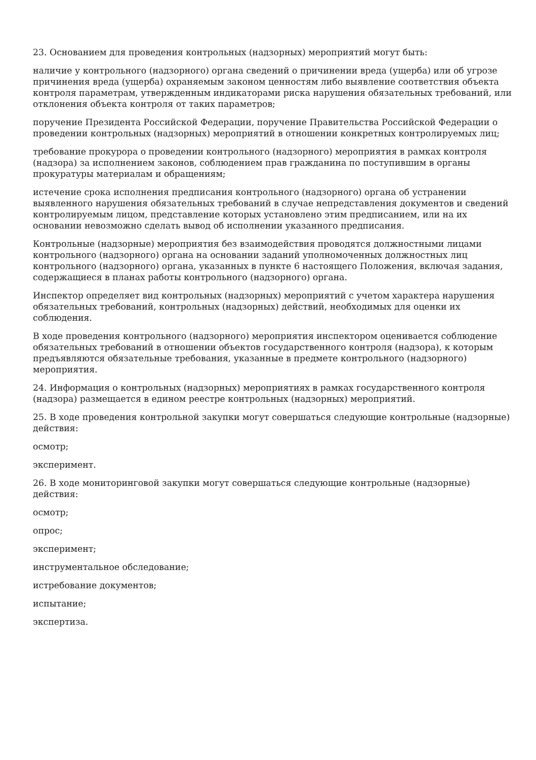23. Основанием для проведения контрольных (надзорных) мероприятий могут быть:
наличие у контрольного (надзорного) органа сведений о причинении вреда (ущерба) или об угрозе причинения вреда (ущерба) охраняемым законом ценностям либо выявление соответствия объекта контроля параметрам, утвержденным индикаторами риска нарушения обязательных требований, или отклонения объекта контроля от таких параметров;
поручение Президента Российской Федерации, поручение Правительства Российской Федерации о проведении контрольных (надзорных) мероприятий в отношении конкретных контролируемых лиц;
требование прокурора о проведении контрольного (надзорного) мероприятия в рамках контроля (надзора) за исполнением законов, соблюдением прав гражданина по поступившим в органы прокуратуры материалам и обращениям;
истечение срока исполнения предписания контрольного (надзорного) органа об устранении выявленного нарушения обязательных требований в случае непредставления документов и сведений контролируемым лицом, представление которых установлено этим предписанием, или на их основании невозможно сделать вывод об исполнении указанного предписания.
Контрольные (надзорные) мероприятия без взаимодействия проводятся должностными лицами контрольного (надзорного) органа на основании заданий уполномоченных должностных лиц контрольного (надзорного) органа, указанных в пункте 6 настоящего Положения, включая задания, содержащиеся в планах работы контрольного (надзорного) органа.
Инспектор определяет вид контрольных (надзорных) мероприятий с учетом характера нарушения обязательных требований, контрольных (надзорных) действий, необходимых для оценки их соблюдения.
В ходе проведения контрольного (надзорного) мероприятия инспектором оценивается соблюдение обязательных требований в отношении объектов государственного контроля (надзора), к которым предъявляются обязательные требования, указанные в предмете контрольного (надзорного) мероприятия.
24. Информация о контрольных (надзорных) мероприятиях в рамках государственного контроля (надзора) размещается в едином реестре контрольных (надзорных) мероприятий.
25. В ходе проведения контрольной закупки могут совершаться следующие контрольные (надзорные) действия:
осмотр;
эксперимент.
26. В ходе мониторинговой закупки могут совершаться следующие контрольные (надзорные) действия:
осмотр;
опрос;
эксперимент;
инструментальное обследование;
истребование документов;
испытание;
экспертиза.